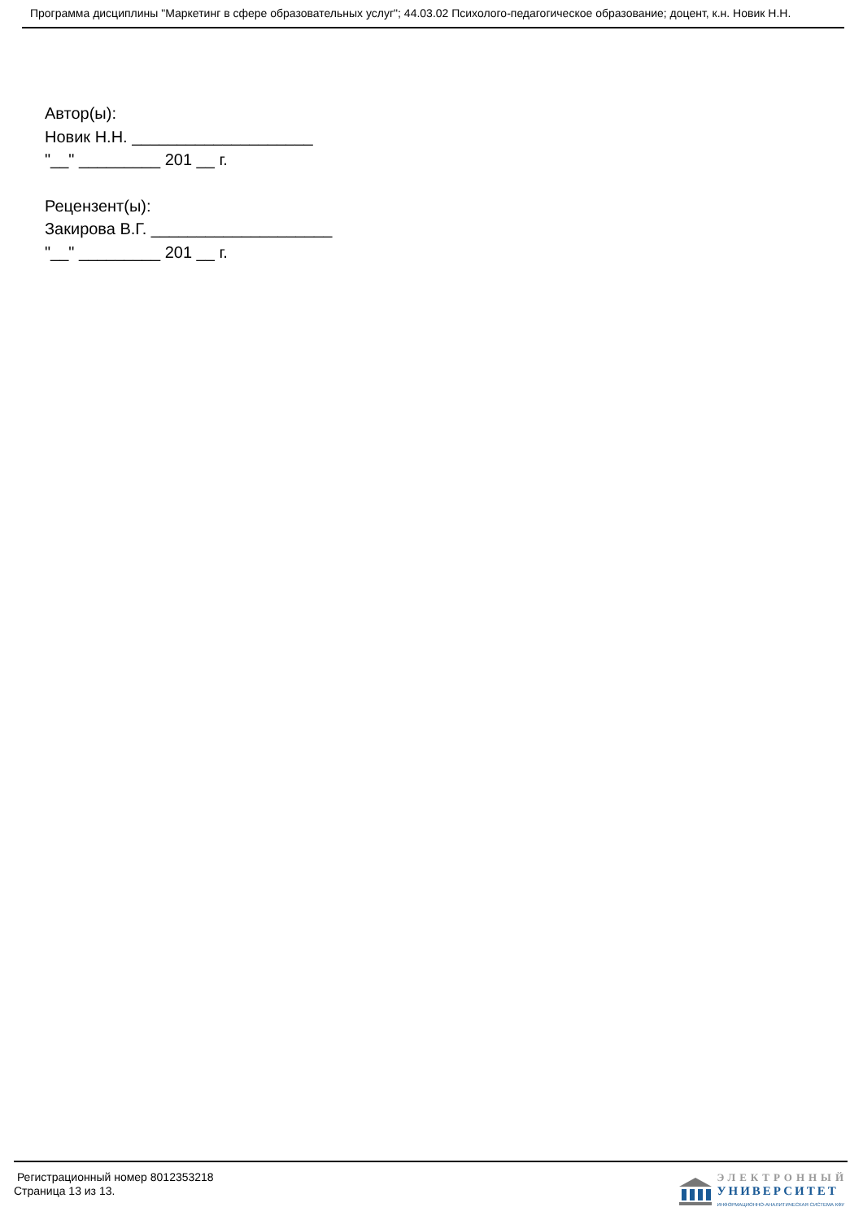Программа дисциплины "Маркетинг в сфере образовательных услуг"; 44.03.02 Психолого-педагогическое образование; доцент, к.н. Новик Н.Н.
Автор(ы):
Новик Н.Н. ____________________
"__" _________ 201 __ г.
Рецензент(ы):
Закирова В.Г. ____________________
"__" _________ 201 __ г.
Регистрационный номер 8012353218
Страница 13 из 13.
ЭЛЕКТРОННЫЙ
УНИВЕРСИТЕТ
ИНФОРМАЦИОННО-АНАЛИТИЧЕСКАЯ СИСТЕМА КФУ